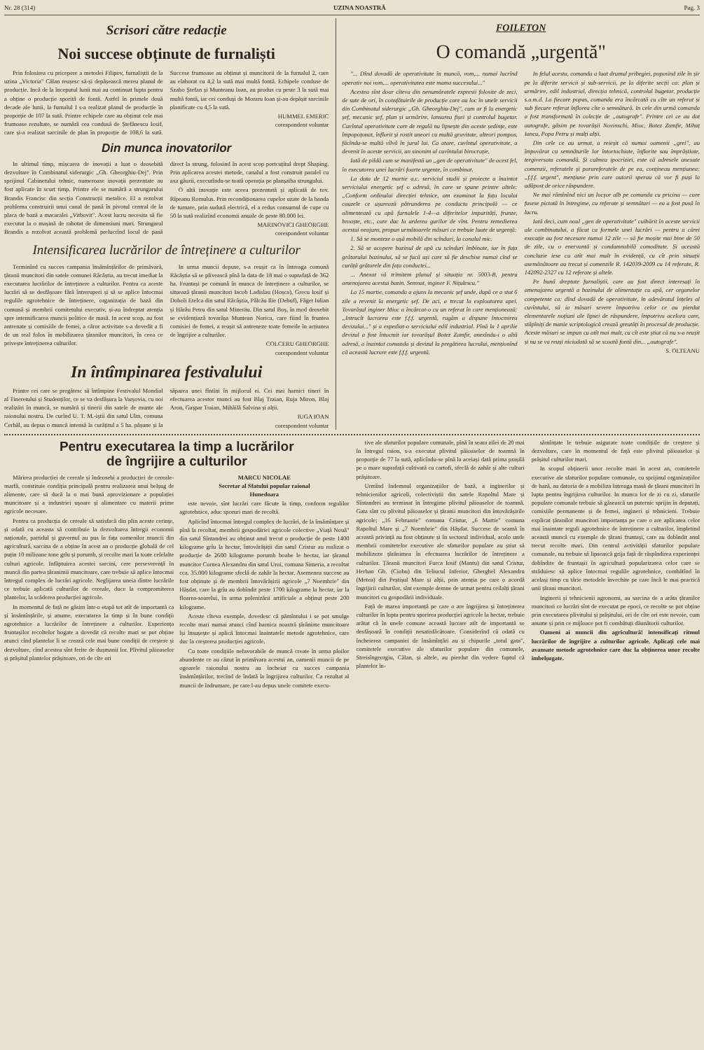Nr. 28 (314) UZINA NOASTRĂ Pag. 3
Scrisori către redacție
Noi succese obținute de furnaliști
Prin folosirea cu pricepere a metodei Filipov, furnaliștii de la uzina „Victoria" Călan reușesc să-și depășească mereu planul de producție. Incă de la începutul lunii mai au continuat lupta pentru a obține o producție sporită de fontă. Astfel în primele două decade ale lunii, la furnalul I s-a realizat planul de producție în proporție de 107 la sută. Printre echipele care au obținut cele mai frumoase rezultate, se numără cea condusă de Ștefănescu Iosif, care și-a realizat sarcinile de plan în proporție de 108,6 la sută. Succese frumoase au obținut și muncitorii de la furnalul 2, care au elaborat cu 4,2 la sută mai multă fontă. Echipele conduse de Szabo Ștefan și Munteanu Ioan, au produs cu peste 3 la sută mai multă fontă, iar cei conduși de Moraru Ioan și-au depășit sarcinile planificate cu 4,5 la sută.
HUMMEL EMERIC
corespondent voluntar
Din munca inovatorilor
In ultimul timp, mișcarea de inovații a luat o deosebită dezvoltare în Combinatul siderurgic „Gh. Gheorghiu-Dej". Prin sprijinul Cabinetului tehnic, numeroase inovații prezentate au fost aplicate în scurt timp. Printre ele se numără a strungarului Brandis Francisc din secția Construcții metalice. El a rezolvat problema construirii unui canal de pană în pivotul central de la placa de bază a macaralei „Vitbovit". Acest lucru necesita să fie executat la o mașină de rabotat de dimensiuni mari. Strungarul Brandis a rezolvat această problemă prelucrînd locul de pană direct la strung, folosind în acest scop portcuțitul drept Shaping. Prin aplicarea acestei metode, canalul a fost construit paralel cu axa găurii, executîndu-se toată operația pe planșaiba strungului.
O altă inovație este aceea prezentată și aplicată de tov. Rîpeanu Romulus. Prin recondiționarea cupelor uzate de la banda de turnare, prin sudură electrică, el a redus consumul de cupe cu 50 la sută realizînd economii anuale de peste 80.000 lei.
MARINOVICI GHEORGHE
corespondent voluntar
Intensificarea lucrărilor de întreținere a culturilor
Terminînd cu succes campania însămînțărilor de primăvară, țăranii muncitori din satele comunei Răcăștia, au trecut imediat la executarea lucrărilor de întreținere a culturilor. Pentru ca aceste lucrări să se desfășoare fără întreruperi și să se aplice întocmai regulile agrotehnice de întreținere, organizația de bază din comună și membrii comitetului executiv, și-au îndreptat atenția spre intensificarea muncii politice de masă. In acest scop, au fost antrenate și comisiile de femei, a căror activitate s-a dovedit a fi de un real folos în mobilizarea țăranilor muncitori, în ceea ce privește întreținerea culturilor.
In urma muncii depuse, s-a reușit ca în întreaga comună Răcăștia să se plivească pînă la data de 18 mai o suprafață de 362 ha. Fruntași pe comună în munca de întreținere a culturilor, se situează țăranii muncitori Iacob Ladislau (Hoșca), Grecu Iosif și Doboli Etelca din satul Răcăștia, Pălcău Ilie (Debuf), Făget Iulian și Hărău Petru din satul Mineräu. Din satul Boș, în mod deosebit se evidențiază tovarășa Muntean Norica, care fiind în fruntea comisiei de femei, a reușit să antreneze toate femeile în acțiunea de îngrijire a culturilor.
COLCERU GHEORGHE
corespondent voluntar
In întîmpinarea festivalului
Printre cei care se pregătesc să întîmpine Festivalul Mondial al Tineretului și Studenților, ce se va desfășura la Varșovia, cu noi realizări în muncă, se numără și tinerii din satele de munte ale raionului nostru. De curînd U. T. M.-iștii din satul Ulm, comuna Cerbăl, au depus o muncă intensă la curățitul a 5 ha. pășune și la săparea unei fîntîni în mijlocul ei. Cei mai harnici tineri în efectuarea acestor munci au fost Blaj Traian, Ruja Miron, Blaj Aron, Gașpar Traian, Mihăilă Salvina și alții.
IUGA IOAN
corespondent voluntar
FOILETON
O comandă „urgentă"
"... Dînd dovadă de operativitate în muncă, vom,... numai lucrînd operativ noi vom,... operativitatea este mama succesului..."
Acestea sînt doar cîteva din nenumăratele expresii folosite de zeci, de sute de ori, în consfătuirile de producție care au loc în unele servicii din Combinatul siderurgic „Gh. Gheorghiu-Dej", cum ar fi la energetic șef, mecanic șef, plan și urmărire, lansarea fișei și controlul bugetar. Cuvîntul operativitate care de regulă nu lipsește din aceste ședințe, este împopoțonat, înflorit și rostit uneori cu multă gravitate, alteori pompos, făcîndu-se multă vîlvă în jurul lui. Ca atare, cuvîntul operativitate, a devenit în aceste servicii, un sinonim al cuvîntului birocrație.
Iată de pildă cum se manifestă un „gen de operativitate" de acest fel, în executarea unei lucrări foarte urgente, în combinat.
La data de 12 martie a.c. serviciul studii și proiecte a înaintat serviciului energetic șef o adresă, în care se spune printre altele: „Conform ordinului direcției tehnice, am examinat la fața locului cauzele ce ușurează pătrunderea pe conducta principală — ce alimentează cu apă furnalele 1-4—a diferitelor impurități, frunze, broaște, etc., care duc la arderea gurilor de vînt. Pentru remedierea acestui neajuns, propun următoarele măsuri ce trebuie luate de urgență:
1. Să se monteze o ușă mobilă din scînduri, la canalul mic.
2. Să se acopere bazinul de apă cu scînduri îmbinate, iar în fața grătarului bazinului, să se facă uși care să fie deschise numai cînd se curăță grătarele din fața conductei...
... Anexat vă trimitem planul și situația nr. 5003-B, pentru amenajarea acestui bazin. Semnat, inginer F. Nițulescu."
La 15 martie, comanda a ajuns la mecanic șef unde, după ce a stat 6 zile a revenit la energetic șef. De aci, a trecut la exploatarea apei. Tovarășul inginer Mioc a încărcat-o cu un referat în care menționează: „Intrucît lucrarea este f.f.f. urgentă, rugăm a dispune întocmirea devizului..." și a expediat-o serviciului edil industrial. Pînă la 1 aprilie devizul a fost întocmit iar tovarășul Botez Zamfir, anexîndu-i o altă adresă, a înaintat comanda și devizul la pregătirea lucrului, menționînd că această lucrare este f.f.f. urgentă.
In felul acesta, comanda a luat drumul pribegiei, poposind zile în șir pe la diferite servicii și sub-servicii, pe la diferite secții ca: plan și urmărire, edil industrial, direcția tehnică, controlul bugetar, producție s.a.m.d. La fiecare popas, comanda era încărcată cu cîte un referat și sub fiecare referat înflorea cîte o semnătură. In cele din urmă comanda a fost transformată în colecție de „autografe". Printre cei ce au dat autografe, găsim pe tovarășii Novinschi, Mioc, Botez Zamfir, Mihuț Iancu, Popa Petru și mulți alții.
Din cele ce au urmat, a reieșit că numai oamenii „grei", au împovărat cu semnăturile lor întortochiate, înflorite sau împrăștiate, tergiversata comandă. Și culmea ipocriziei, este că adresele anexate comenzii, referatele și parareferatele de pe ea, conțineau mențiunea: „f.f.f. urgent", mențiune prin care autorii sperau că vor fi puși la adăpost de orice răspundere.
Ne mai rămînînd nici un locșor alb pe comanda cu pricina — care fusese pictată în întregime, cu referate și semnături — ea a fost pusă în lucru.
Iată deci, cum noul „gen de operativitate" cuibărit în aceste servicii ale combinatului, a făcut ca formele unei lucrări — pentru a cărei execuție au fost necesare numai 12 zile — să fie moșite mai bine de 50 de zile, cu o enervantă și condamnabilă comoditate. Și această concluzie iese cu atît mai mult în evidență, cu cît prin situații asemănătoare au trecut și comenzile R. 142039-2009 cu 14 referate, R. 142092-2327 cu 12 referate și altele.
Pe bună dreptate furnaliștii, care au fost direct interesați în amenajarea urgentă a bazinului de alimentație cu apă, cer organelor competente ca: dînd dovadă de operativitate, în adevăratul înțeles al cuvîntului, să ia măsuri severe împotriva celor ce au pierdut elementarele noțiuni ale lipsei de răspundere, împotriva acelora care, stăpîniți de manie scriptologică crează greutăți în procesul de producție. Aceste măsuri se impun cu atît mai mult, cu cît este știut că nu s-a reușit și nu se va reuși niciodată să se scoată fontă din... „autografe".
S. OLTEANU
Pentru executarea la timp a lucrărilor
de îngrijire a culturilor
Mărirea producției de cereale și îndeosebi a producției de cereale-marfă, constituie condiția principală pentru realizarea unui belșug de alimente, care să ducă la o mai bună aprovizionare a populației muncitoare și a industriei ușoare și alimentare cu materii prime agricole necesare.
Pentru ca producția de cereale să satisfacă din plin aceste cerințe, și odată cu aceasta să contribuie la dezvoltarea întregii economii naționale, partidul și guvernul au pus în fața oamenilor muncii din agricultură, sarcina de a obține în acest an o producție globală de cel puțin 10 milioane tone grîu și porumb, și recolte mari la toate celelalte culturi agricole. Infăptuirea acestei sarcini, cere perseverență în muncă din partea țăranimii muncitoare, care trebuie să aplice întocmai întregul complex de lucrări agricole. Neglijarea uneia dintre lucrările ce trebuie aplicată culturilor de cereale, duce la compromiterea plantelor, la scăderea producției agricole.
In momentul de față ne găsim într-o etapă tot atît de importantă ca și însămînțările, și anume, executarea la timp și în bune condiții agrotehnice a lucrărilor de întreținere a culturilor. Experiența fruntașilor recoltelor bogate a dovedit că recolte mari se pot obține atunci cînd plantelor li se crează cele mai bune condiții de creștere și dezvoltare, cînd acestea sînt ferite de dușmanii lor. Plivitul păioaselor și prășitul plantelor prășitoare, ori de cîte ori
MARCU NICOLAE
Secretar al Sfatului popular raional
Hunedoara
este nevoie, sînt lucrări care făcute la timp, conform regulilor agrotehnice, aduc sporuri mari de recoltă.
Aplicînd întocmai întregul complex de lucrări, de la însămînțare și pînă la recoltat, membrii gospodăriei agricole colective „Viață Nouă" din satul Sîntandrei au obținut anul trecut o producție de peste 1400 kilograme grîu la hectar, întovărășiții din satul Cristur au realizat o producție de 2600 kilograme porumb boabe le hectar, iar țăranul muncitor Cornea Alexandru din satul Uroi, comuna Simeria, a recoltat cca. 35.000 kilograme sfeclă de zahăr la hectar. Asemenea succese au fost obținute și de membrii întovărășirii agricole „7 Noembrie" din Hășdat, care la grîu au dobîndit peste 1700 kilograme la hectar, iar la floarea-soarelui, în urma polenizării artificiale a obținut peste 200 kilograme.
Aceste cîteva exemple, dovedesc că pămîntului i se pot smulge recolte mari numai atunci cînd harnica noastră țărănime muncitoare își însușește și aplică întocmai înaintatele metode agrotehnice, care duc la creșterea producției agricole.
Cu toate condițiile nefavorabile de muncă create în urma ploilor abundente ce au căzut în primăvara acestui an, oamenii muncii de pe ogoarele raionului nostru au încheiat cu succes campania însămînțărilor, trecînd de îndată la îngrijirea culturilor. Ca rezultat al muncii de îndrumare, pe care l-au depus unele comitete execu-
tive ale sfaturilor populare comunale, pînă în seara zilei de 20 mai în întregul raion, s-a executat plivitul păioaselor de toamnă în proporție de 77 la sută, aplicîndu-se pînă la aceiași dată prima prașilă pe o mare suprafață cultivată cu cartofi, sfeclă de zahăr și alte culturi prășitoare.
Urmînd îndemnul organizațiilor de bază, a inginerilor și tehnicienilor agricoli, colectiviștii din satele Rapoltul Mare și Sîntandrei au terminat în întregime plivitul păioaselor de toamnă. Gata sînt cu plivitul păioaselor și țăranii muncitori din întovărășirile agricole; „16 Februarie" comuna Cristur, „6 Martie" comuna Rapoltul Mare și „7 Noembrie" din Hășdat. Succese de seamă în această privință au fost obținute și în sectorul individual, acolo unde membrii comitetelor executive ale sfaturilor populare au știut să mobilizeze țărănimea în efectuarea lucrărilor de întreținere a culturilor. Țăranii muncitori Furca Iosif (Mantu) din satul Cristur, Herban Gh. (Ciobu) din Teliucul Inferior, Gherghel Alexandru (Metea) din Peștișul Mare și alții, prin atenția pe care o acordă îngrijirii culturilor, sînt exemple demne de urmat pentru ceilalți țărani muncitori cu gospodării individuale.
Față de marea importanță pe care o are îngrijirea și întreținerea culturilor în lupta pentru sporirea producției agricole la hectar, trebuie arătat că în unele comune această lucrare atît de importantă se desfășoară în condiții nesatisfăcătoare. Considerînd că odată cu încheierea campaniei de însămînțări au și chipurile „totul gata", comitetele executive ale sfaturilor populare din comunele, Streisîngeorgiu, Călan, și altele, au pierdut din vedere faptul că plantelor în-
sămînțate le trebuie asigurate toate condițiile de creștere și dezvoltare, care în momentul de față este plivitul păioaselor și prășitul culturilor mari.
In scopul obținerii unor recolte mari în acest an, comitetele executive ale sfaturilor populare comunale, cu sprijinul organizațiilor de bază, au datoria de a mobiliza întreaga masă de țărani muncitori în lupta pentru îngrijirea culturilor. In munca lor de zi cu zi, sfaturile populare comunale trebuie să găsească un puternic sprijin în deputați, comisiile permanente și de femei, ingineri și tehnicieni. Trebuie explicat țăranilor muncitori importanța pe care o are aplicarea celor mai înaintate reguli agrotehnice de întreținere a culturilor, împletind această muncă cu exemple de țărani fruntași, care au dobîndit anul trecut recolte mari. Din centrul activității sfaturilor populare comunale, nu trebuie să lipsească grija față de răspîndirea experienței dobîndite de fruntașii în agricultură popularizarea celor care se străduiesc să aplice întocmai regulile agrotehnice, combătînd în același timp cu tărie metodele învechite pe care încă le mai practică unii țărani muncitori.
Inginerii și tehnicienii agronomi, au sarcina de a arăta țăranilor muncitori ce lucrări sînt de executat pe epoci, ce recolte se pot obține prin executarea plivitului și prășitului, ori de cîte ori este nevoie, cum anume și prin ce mijloace pot fi combătuți dăunătorii culturilor.
Oameni ai muncii din agricultură! intensificați ritmul lucrărilor de îngrijire a culturilor agricole. Aplicați cele mai avansate metode agrotehnice care duc la obținerea unor recolte îmbelșugate.